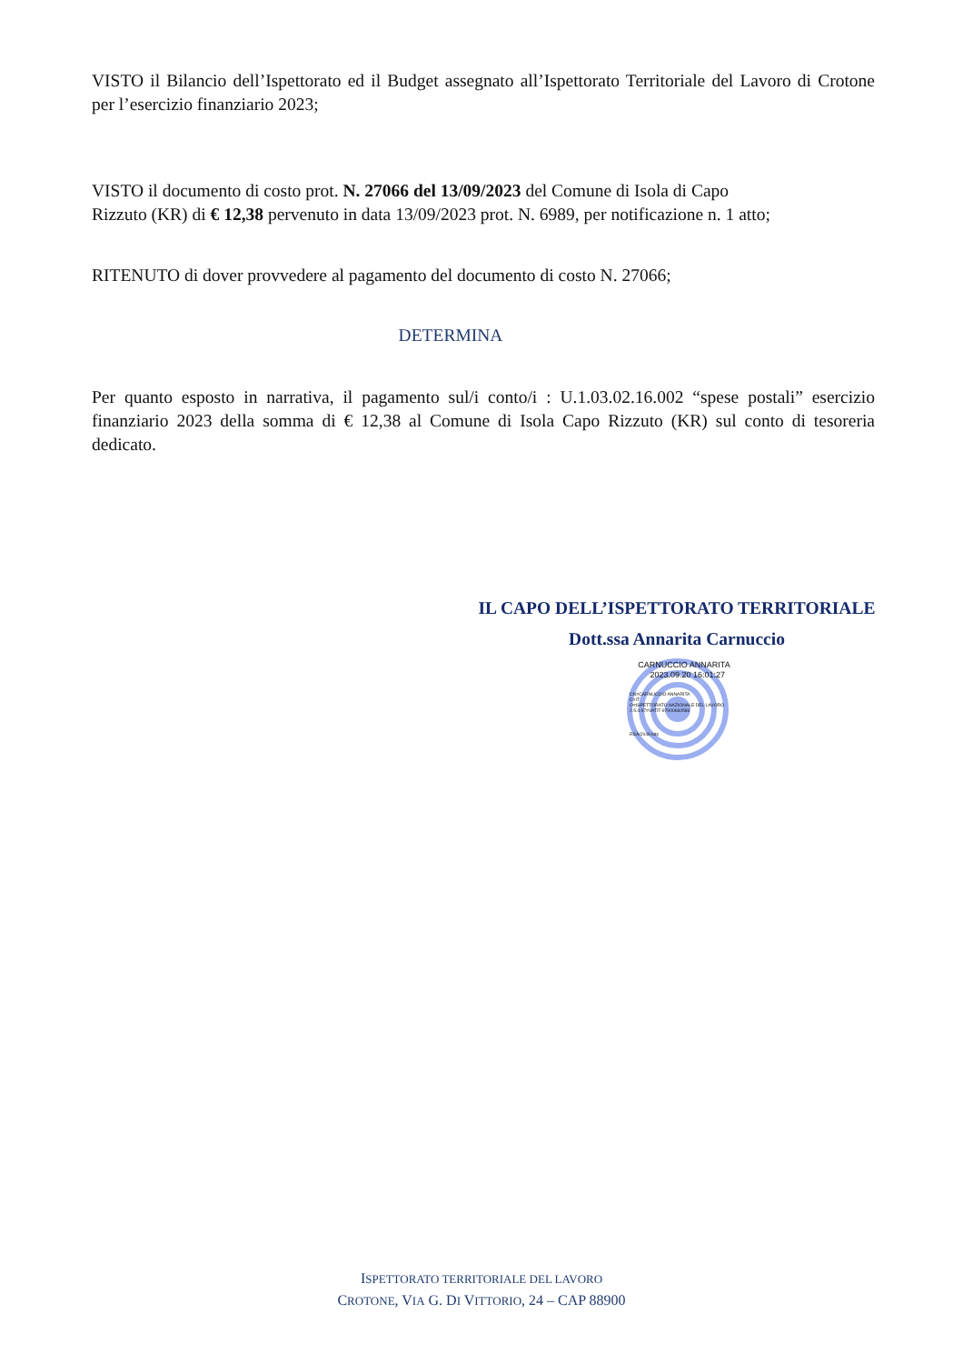VISTO il Bilancio dell’Ispettorato ed il Budget assegnato all’Ispettorato Territoriale del Lavoro di Crotone per l’esercizio finanziario 2023;
VISTO il documento di costo prot. N. 27066 del 13/09/2023 del Comune di Isola di Capo
Rizzuto (KR) di € 12,38 pervenuto in data 13/09/2023 prot. N. 6989, per notificazione n. 1 atto;
RITENUTO di dover provvedere al pagamento del documento di costo N. 27066;
DETERMINA
Per quanto esposto in narrativa, il pagamento sul/i conto/i : U.1.03.02.16.002 “spese postali” esercizio finanziario 2023 della somma di € 12,38 al Comune di Isola Capo Rizzuto (KR) sul conto di tesoreria dedicato.
IL CAPO DELL’ISPETTORATO TERRITORIALE
Dott.ssa Annarita Carnuccio
CARNUCCIO ANNARITA
2023.09.20 16:01:27
CN=CARNUCCIO ANNARITA
C=IT
O=ISPETTORATO NAZIONALE DEL LAVORO
2.5.4.97=VATIT-97900660586
RSA/2048 bits
ISPETTORATO TERRITORIALE DEL LAVORO
CROTONE, VIA G. DI VITTORIO, 24 – CAP 88900